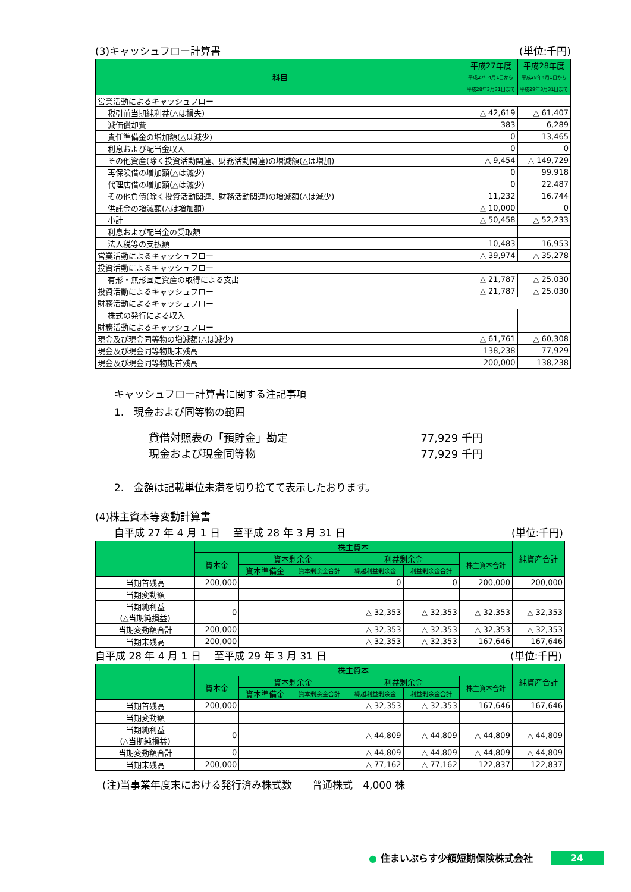(3)キャッシュフロー計算書 (単位:千円)
| 科目 | 平成27年度 | 平成28年度 |
| --- | --- | --- |
| | 平成27年4月1日から | 平成28年4月1日から |
| | 平成28年3月31日まで | 平成29年3月31日まで |
| 営業活動によるキャッシュフロー | | |
| 税引前当期純利益(△は損失) | △ 42,619 | △ 61,407 |
| 減価償却費 | 383 | 6,289 |
| 責任準備金の増加額(△は減少) | 0 | 13,465 |
| 利息および配当金収入 | 0 | 0 |
| その他資産(除く投資活動関連、財務活動関連)の増減額(△は増加) | △ 9,454 | △ 149,729 |
| 再保険借の増加額(△は減少) | 0 | 99,918 |
| 代理店借の増加額(△は減少) | 0 | 22,487 |
| その他負債(除く投資活動関連、財務活動関連)の増減額(△は減少) | 11,232 | 16,744 |
| 供託金の増減額(△は増加額) | △ 10,000 | 0 |
| 小計 | △ 50,458 | △ 52,233 |
| 利息および配当金の受取額 | | |
| 法人税等の支払額 | 10,483 | 16,953 |
| 営業活動によるキャッシュフロー | △ 39,974 | △ 35,278 |
| 投資活動によるキャッシュフロー | | |
| 有形・無形固定資産の取得による支出 | △ 21,787 | △ 25,030 |
| 投資活動によるキャッシュフロー | △ 21,787 | △ 25,030 |
| 財務活動によるキャッシュフロー | | |
| 株式の発行による収入 | | |
| 財務活動によるキャッシュフロー | | |
| 現金及び現金同等物の増減額(△は減少) | △ 61,761 | △ 60,308 |
| 現金及び現金同等物期末残高 | 138,238 | 77,929 |
| 現金及び現金同等物期首残高 | 200,000 | 138,238 |
キャッシュフロー計算書に関する注記事項
1.　現金および同等物の範囲
| 貸借対照表の「預貯金」勘定 | 77,929 千円 |
| 現金および現金同等物 | 77,929 千円 |
2.　金額は記載単位未満を切り捨てて表示したおります。
(4)株主資本等変動計算書
自平成 27 年 4 月 1 日　 至平成 28 年 3 月 31 日 (単位:千円)
| | 株主資本 | | | | | | 純資産合計 |
| --- | --- | --- | --- | --- | --- | --- | --- |
| | 資本金 | 資本剰余金 | | 利益剰余金 | | 株主資本合計 | |
| | | 資本準備金 | 資本剰余金合計 | 繰越利益剰余金 | 利益剰余金合計 | | |
| 当期首残高 | 200,000 | | | 0 | 0 | 200,000 | 200,000 |
| 当期変動額 | | | | | | | |
| 当期純利益 (△当期純損益) | 0 | | | △ 32,353 | △ 32,353 | △ 32,353 | △ 32,353 |
| 当期変動額合計 | 200,000 | | | △ 32,353 | △ 32,353 | △ 32,353 | △ 32,353 |
| 当期末残高 | 200,000 | | | △ 32,353 | △ 32,353 | 167,646 | 167,646 |
自平成 28 年 4 月 1 日　 至平成 29 年 3 月 31 日 (単位:千円)
| | 株主資本 | | | | | | 純資産合計 |
| --- | --- | --- | --- | --- | --- | --- | --- |
| | 資本金 | 資本剰余金 | | 利益剰余金 | | 株主資本合計 | |
| | | 資本準備金 | 資本剰余金合計 | 繰越利益剰余金 | 利益剰余金合計 | | |
| 当期首残高 | 200,000 | | | △ 32,353 | △ 32,353 | 167,646 | 167,646 |
| 当期変動額 | | | | | | | |
| 当期純利益 (△当期純損益) | 0 | | | △ 44,809 | △ 44,809 | △ 44,809 | △ 44,809 |
| 当期変動額合計 | 0 | | | △ 44,809 | △ 44,809 | △ 44,809 | △ 44,809 |
| 当期末残高 | 200,000 | | | △ 77,162 | △ 77,162 | 122,837 | 122,837 |
(注)当事業年度末における発行済み株式数　　普通株式　4,000 株
● 住まいぷらす少額短期保険株式会社 24